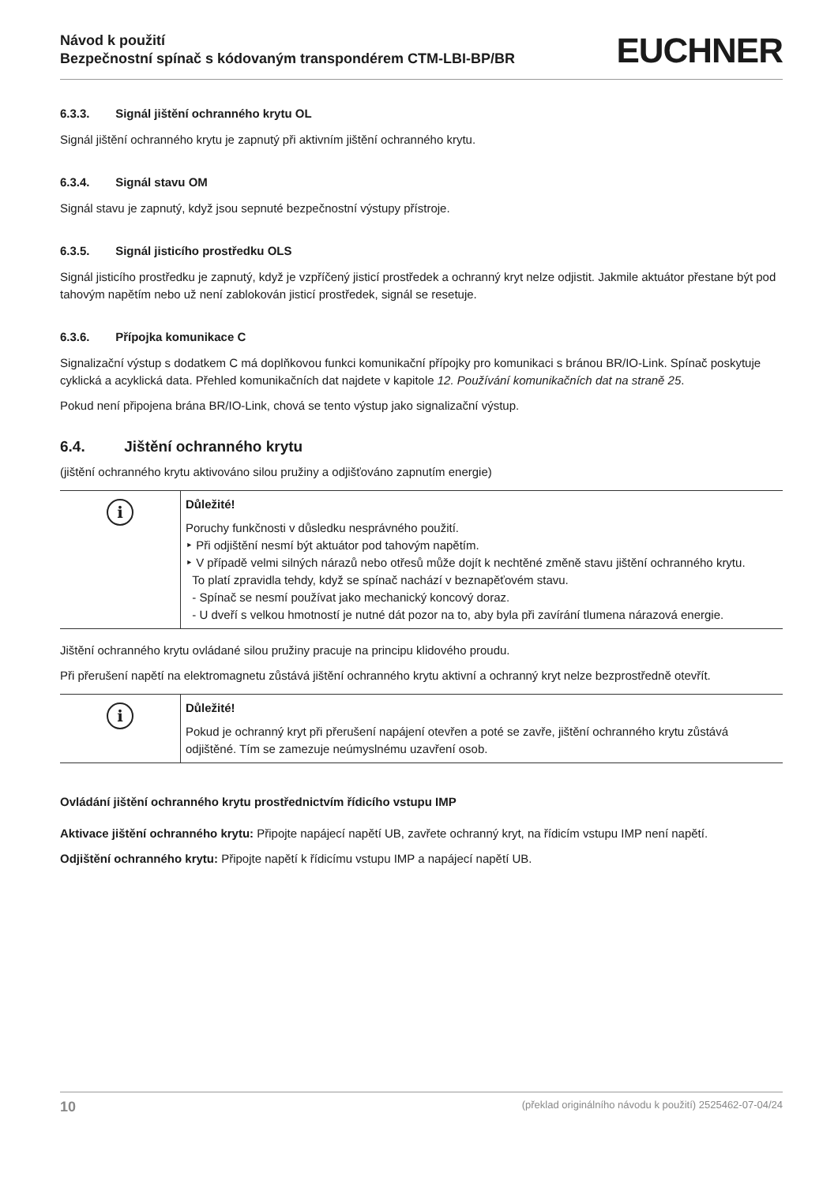Návod k použití
Bezpečnostní spínač s kódovaným transpondérem CTM-LBI-BP/BR
EUCHNER
6.3.3. Signál jištění ochranného krytu OL
Signál jištění ochranného krytu je zapnutý při aktivním jištění ochranného krytu.
6.3.4. Signál stavu OM
Signál stavu je zapnutý, když jsou sepnuté bezpečnostní výstupy přístroje.
6.3.5. Signál jisticího prostředku OLS
Signál jisticího prostředku je zapnutý, když je vzpříčený jisticí prostředek a ochranný kryt nelze odjistit. Jakmile aktuátor přestane být pod tahovým napětím nebo už není zablokován jisticí prostředek, signál se resetuje.
6.3.6. Přípojka komunikace C
Signalizační výstup s dodatkem C má doplňkovou funkci komunikační přípojky pro komunikaci s bránou BR/IO-Link. Spínač poskytuje cyklická a acyklická data. Přehled komunikačních dat najdete v kapitole 12. Používání komunikačních dat na straně 25.
Pokud není připojena brána BR/IO-Link, chová se tento výstup jako signalizační výstup.
6.4. Jištění ochranného krytu
(jištění ochranného krytu aktivováno silou pružiny a odjišťováno zapnutím energie)
| i | Důležité! Poruchy funkčnosti v důsledku nesprávného použití. ‣ Při odjištění nesmí být aktuátor pod tahovým napětím. ‣ V případě velmi silných nárazů nebo otřesů může dojít k nechtěné změně stavu jištění ochranného krytu. To platí zpravidla tehdy, když se spínač nachází v beznapěťovém stavu. - Spínač se nesmí používat jako mechanický koncový doraz. - U dveří s velkou hmotností je nutné dát pozor na to, aby byla při zavírání tlumena nárazová energie. |
Jištění ochranného krytu ovládané silou pružiny pracuje na principu klidového proudu.
Při přerušení napětí na elektromagnetu zůstává jištění ochranného krytu aktivní a ochranný kryt nelze bezprostředně otevřít.
| i | Důležité! Pokud je ochranný kryt při přerušení napájení otevřen a poté se zavře, jištění ochranného krytu zůstává odjištěné. Tím se zamezuje neúmyslnému uzavření osob. |
Ovládání jištění ochranného krytu prostřednictvím řídicího vstupu IMP
Aktivace jištění ochranného krytu: Připojte napájecí napětí UB, zavřete ochranný kryt, na řídicím vstupu IMP není napětí.
Odjištění ochranného krytu: Připojte napětí k řídicímu vstupu IMP a napájecí napětí UB.
10 (překlad originálního návodu k použití) 2525462-07-04/24